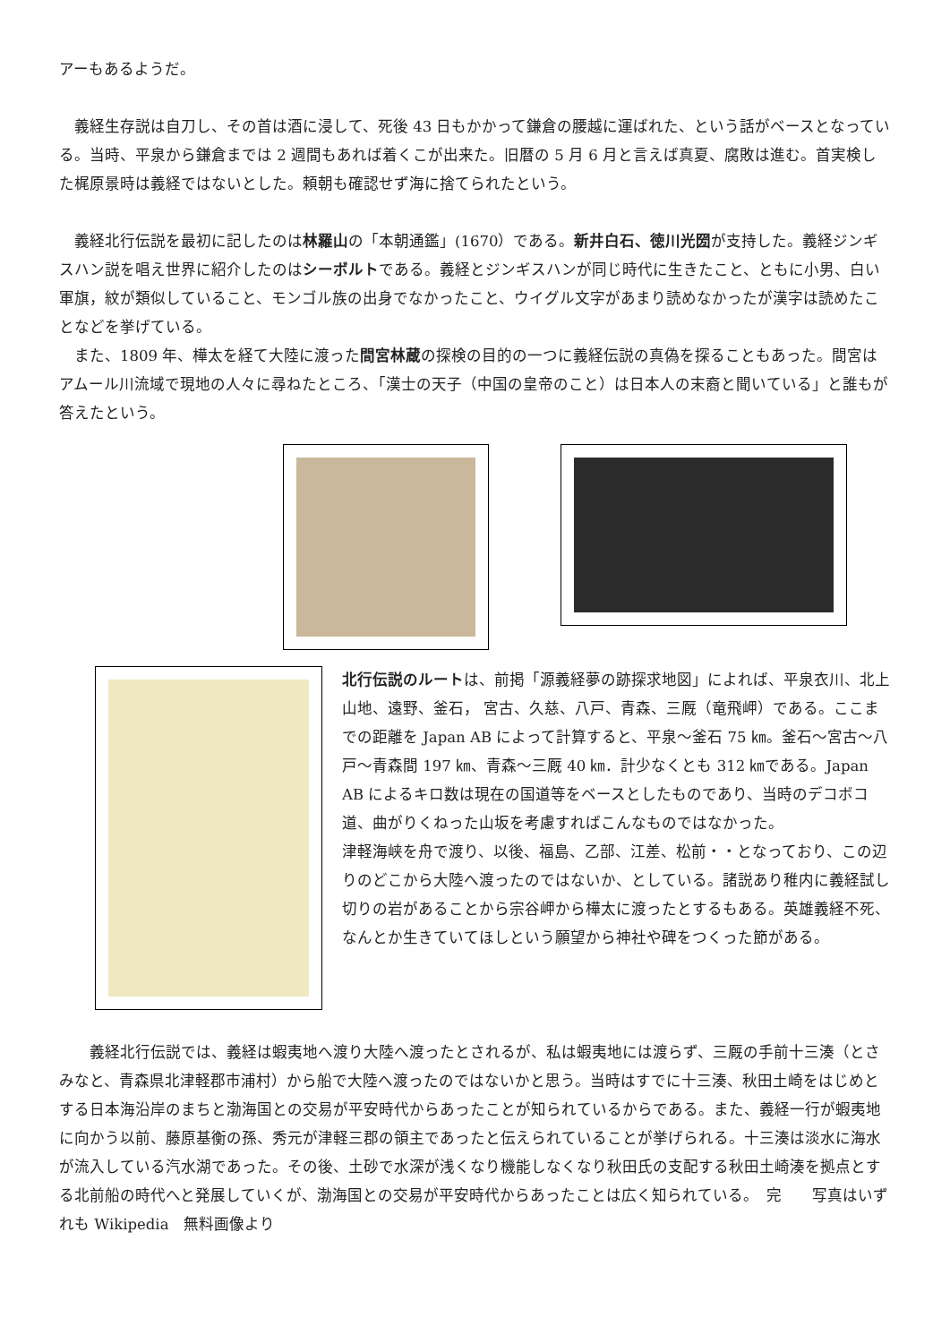アーもあるようだ。
　義経生存説は自刀し、その首は酒に浸して、死後 43 日もかかって鎌倉の腰越に運ばれた、という話がベースとなっている。当時、平泉から鎌倉までは 2 週間もあれば着くこが出来た。旧暦の 5 月 6 月と言えば真夏、腐敗は進む。首実検した梶原景時は義経ではないとした。頼朝も確認せず海に捨てられたという。
　義経北行伝説を最初に記したのは林羅山の「本朝通鑑」(1670）である。新井白石、徳川光圀が支持した。義経ジンギスハン説を唱え世界に紹介したのはシーボルトである。義経とジンギスハンが同じ時代に生きたこと、ともに小男、白い軍旗，紋が類似していること、モンゴル族の出身でなかったこと、ウイグル文字があまり読めなかったが漢字は読めたことなどを挙げている。
　また、1809 年、樺太を経て大陸に渡った間宮林蔵の探検の目的の一つに義経伝説の真偽を探ることもあった。間宮はアムール川流域で現地の人々に尋ねたところ、「漢士の天子（中国の皇帝のこと）は日本人の末裔と聞いている」と誰もが答えたという。
北行伝説のルートは、前掲「源義経夢の跡探求地図」によれば、平泉衣川、北上山地、遠野、釜石， 宮古、久慈、八戸、青森、三厩（竜飛岬）である。ここまでの距離を Japan AB によって計算すると、平泉～釜石 75 ㎞。釜石～宮古～八戸～青森間 197 ㎞、青森～三厩 40 ㎞．計少なくとも 312 ㎞である。Japan AB によるキロ数は現在の国道等をベースとしたものであり、当時のデコボコ道、曲がりくねった山坂を考慮すればこんなものではなかった。
津軽海峡を舟で渡り、以後、福島、乙部、江差、松前・・となっており、この辺りのどこから大陸へ渡ったのではないか、としている。諸説あり稚内に義経試し切りの岩があることから宗谷岬から樺太に渡ったとするもある。英雄義経不死、なんとか生きていてほしという願望から神社や碑をつくった節がある。
　　義経北行伝説では、義経は蝦夷地へ渡り大陸へ渡ったとされるが、私は蝦夷地には渡らず、三厩の手前十三湊（とさみなと、青森県北津軽郡市浦村）から船で大陸へ渡ったのではないかと思う。当時はすでに十三湊、秋田土崎をはじめとする日本海沿岸のまちと渤海国との交易が平安時代からあったことが知られているからである。また、義経一行が蝦夷地に向かう以前、藤原基衡の孫、秀元が津軽三郡の領主であったと伝えられていることが挙げられる。十三湊は淡水に海水が流入している汽水湖であった。その後、土砂で水深が浅くなり機能しなくなり秋田氏の支配する秋田土崎湊を拠点とする北前船の時代へと発展していくが、渤海国との交易が平安時代からあったことは広く知られている。　完　　写真はいずれも Wikipedia　無料画像より